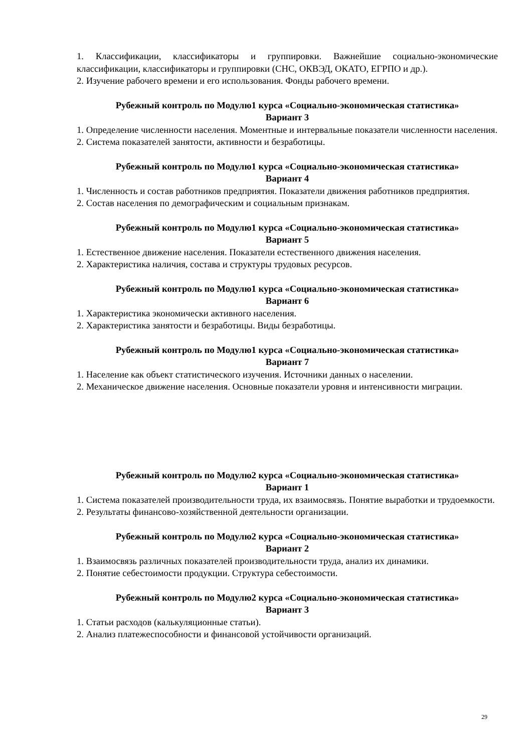1. Классификации, классификаторы и группировки. Важнейшие социально-экономические классификации, классификаторы и группировки (СНС, ОКВЭД, ОКАТО, ЕГРПО и др.).
2. Изучение рабочего времени и его использования. Фонды рабочего времени.
Рубежный контроль по Модулю1 курса «Социально-экономическая статистика»
Вариант 3
1. Определение численности населения. Моментные и интервальные показатели численности населения.
2. Система показателей занятости, активности и безработицы.
Рубежный контроль по Модулю1 курса «Социально-экономическая статистика»
Вариант 4
1. Численность и состав работников предприятия. Показатели движения работников предприятия.
2. Состав населения по демографическим и социальным признакам.
Рубежный контроль по Модулю1 курса «Социально-экономическая статистика»
Вариант 5
1. Естественное движение населения. Показатели естественного движения населения.
2. Характеристика наличия, состава и структуры трудовых ресурсов.
Рубежный контроль по Модулю1 курса «Социально-экономическая статистика»
Вариант 6
1. Характеристика экономически активного населения.
2. Характеристика занятости и безработицы. Виды безработицы.
Рубежный контроль по Модулю1 курса «Социально-экономическая статистика»
Вариант 7
1. Население как объект статистического изучения. Источники данных о населении.
2. Механическое движение населения. Основные показатели уровня и интенсивности миграции.
Рубежный контроль по Модулю2 курса «Социально-экономическая статистика»
Вариант 1
1. Система показателей производительности труда, их взаимосвязь. Понятие выработки и трудоемкости.
2. Результаты финансово-хозяйственной деятельности организации.
Рубежный контроль по Модулю2 курса «Социально-экономическая статистика»
Вариант 2
1. Взаимосвязь различных показателей производительности труда, анализ их динамики.
2. Понятие себестоимости продукции. Структура себестоимости.
Рубежный контроль по Модулю2 курса «Социально-экономическая статистика»
Вариант 3
1. Статьи расходов (калькуляционные статьи).
2. Анализ платежеспособности и финансовой устойчивости организаций.
29